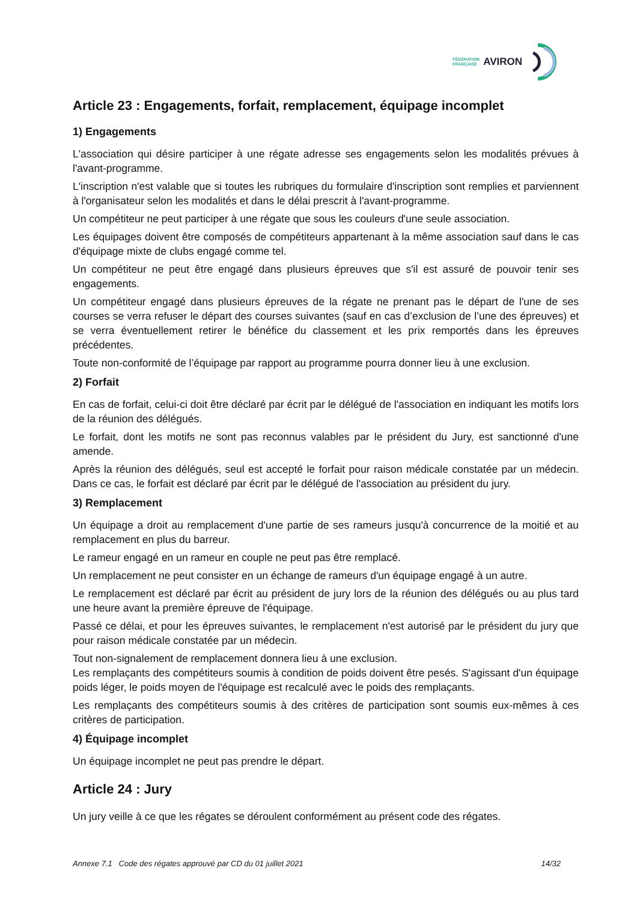FÉDÉRATION
FRANÇAISE
AVIRON
Article 23 : Engagements, forfait, remplacement, équipage incomplet
1) Engagements
L'association qui désire participer à une régate adresse ses engagements selon les modalités prévues à l'avant-programme.
L'inscription n'est valable que si toutes les rubriques du formulaire d'inscription sont remplies et parviennent à l'organisateur selon les modalités et dans le délai prescrit à l'avant-programme.
Un compétiteur ne peut participer à une régate que sous les couleurs d'une seule association.
Les équipages doivent être composés de compétiteurs appartenant à la même association sauf dans le cas d'équipage mixte de clubs engagé comme tel.
Un compétiteur ne peut être engagé dans plusieurs épreuves que s'il est assuré de pouvoir tenir ses engagements.
Un compétiteur engagé dans plusieurs épreuves de la régate ne prenant pas le départ de l'une de ses courses se verra refuser le départ des courses suivantes (sauf en cas d’exclusion de l’une des épreuves) et se verra éventuellement retirer le bénéfice du classement et les prix remportés dans les épreuves précédentes.
Toute non-conformité de l’équipage par rapport au programme pourra donner lieu à une exclusion.
2) Forfait
En cas de forfait, celui-ci doit être déclaré par écrit par le délégué de l'association en indiquant les motifs lors de la réunion des délégués.
Le forfait, dont les motifs ne sont pas reconnus valables par le président du Jury, est sanctionné d'une amende.
Après la réunion des délégués, seul est accepté le forfait pour raison médicale constatée par un médecin. Dans ce cas, le forfait est déclaré par écrit par le délégué de l'association au président du jury.
3) Remplacement
Un équipage a droit au remplacement d'une partie de ses rameurs jusqu'à concurrence de la moitié et au remplacement en plus du barreur.
Le rameur engagé en un rameur en couple ne peut pas être remplacé.
Un remplacement ne peut consister en un échange de rameurs d'un équipage engagé à un autre.
Le remplacement est déclaré par écrit au président de jury lors de la réunion des délégués ou au plus tard une heure avant la première épreuve de l'équipage.
Passé ce délai, et pour les épreuves suivantes, le remplacement n'est autorisé par le président du jury que pour raison médicale constatée par un médecin.
Tout non-signalement de remplacement donnera lieu à une exclusion.
Les remplaçants des compétiteurs soumis à condition de poids doivent être pesés. S'agissant d'un équipage poids léger, le poids moyen de l'équipage est recalculé avec le poids des remplaçants.
Les remplaçants des compétiteurs soumis à des critères de participation sont soumis eux-mêmes à ces critères de participation.
4) Équipage incomplet
Un équipage incomplet ne peut pas prendre le départ.
Article 24 : Jury
Un jury veille à ce que les régates se déroulent conformément au présent code des régates.
Annexe 7.1 Code des régates approuvé par CD du 01 juillet 2021 14/32